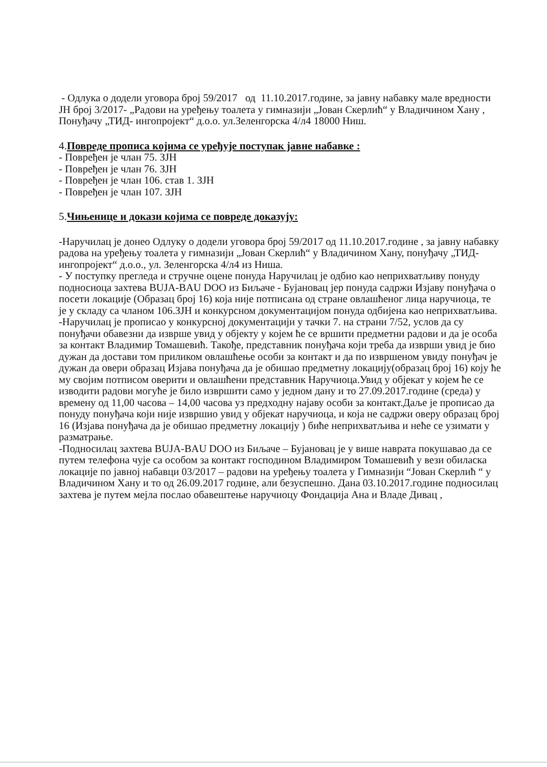- Одлука о додели уговора број 59/2017 од 11.10.2017.године, за јавну набавку мале вредности ЈН број 3/2017- „Радови на уређењу тоалета у гимназији „Јован Скерлић“ у Владичином Хану , Понуђачу „ТИД- ингопројект“ д.о.о. ул.Зеленгорска 4/л4 18000 Ниш.
4.Повреде прописа којима се уређује поступак јавне набавке :
- Повређен је члан 75. ЗЈН
- Повређен је члан 76. ЗЈН
- Повређен је члан 106. став 1. ЗЈН
- Повређен је члан 107. ЗЈН
5.Чињенице и докази којима се повреде доказују:
-Наручилац је донео Одлуку о додели уговора број 59/2017 од 11.10.2017.године , за јавну набавку радова на уређењу тоалета у гимназији „Јован Скерлић“ у Владичином Хану, понуђачу „ТИД- ингопројект“ д.о.о., ул. Зеленгорска 4/л4 из Ниша.
- У поступку прегледа и стручне оцене понуда Наручилац је одбио као неприхватљиву понуду подносиоца захтева BUJA-BAU DOO из Биљаче - Бујановац јер понуда садржи Изјаву понуђача о посети локације (Образац број 16) која није потписана од стране овлашћеног лица наручиоца, те је у складу са чланом 106.ЗЈН и конкурсном документацијом понуда одбијена као неприхватљива.
-Наручилац је прописао у конкурсној документацији у тачки 7. на страни 7/52, услов да су понуђачи обавезни да изврше увид у објекту у којем ће се вршити предметни радови и да је особа за контакт Владимир Томашевић. Такође, представник понуђача који треба да изврши увид је био дужан да достави том приликом овлашћење особи за контакт и да по извршеном увиду понуђач је дужан да овери образац Изјава понуђача да је обишао предметну локацију(образац број 16) коју ће му својим потписом оверити и овлашћени представник Наручиоца.Увид у објекат у којем ће се изводити радови могуће је било извршити само у једном дану и то 27.09.2017.године (среда) у времену од 11,00 часова – 14,00 часова уз предходну најаву особи за контакт.Даље је прописао да понуду понуђача који није извршио увид у објекат наручиоца, и која не садржи оверу образац број 16 (Изјава понуђача да је обишао предметну локацију ) биће неприхватљива и неће се узимати у разматрање.
-Подносилац захтева BUJA-BAU DOO из Биљаче – Бујановац је у више наврата покушавао да се путем телефона чује са особом за контакт господином Владимиром Томашевић у вези обиласка локације по јавној набавци 03/2017 – радови на уређењу тоалета у Гимназији “Јован Скерлић “ у Владичином Хану и то од 26.09.2017 године, али безуспешно. Дана 03.10.2017.године подносилац захтева је путем мејла послао обавештење наручиоцу Фондација Ана и Владе Дивац ,